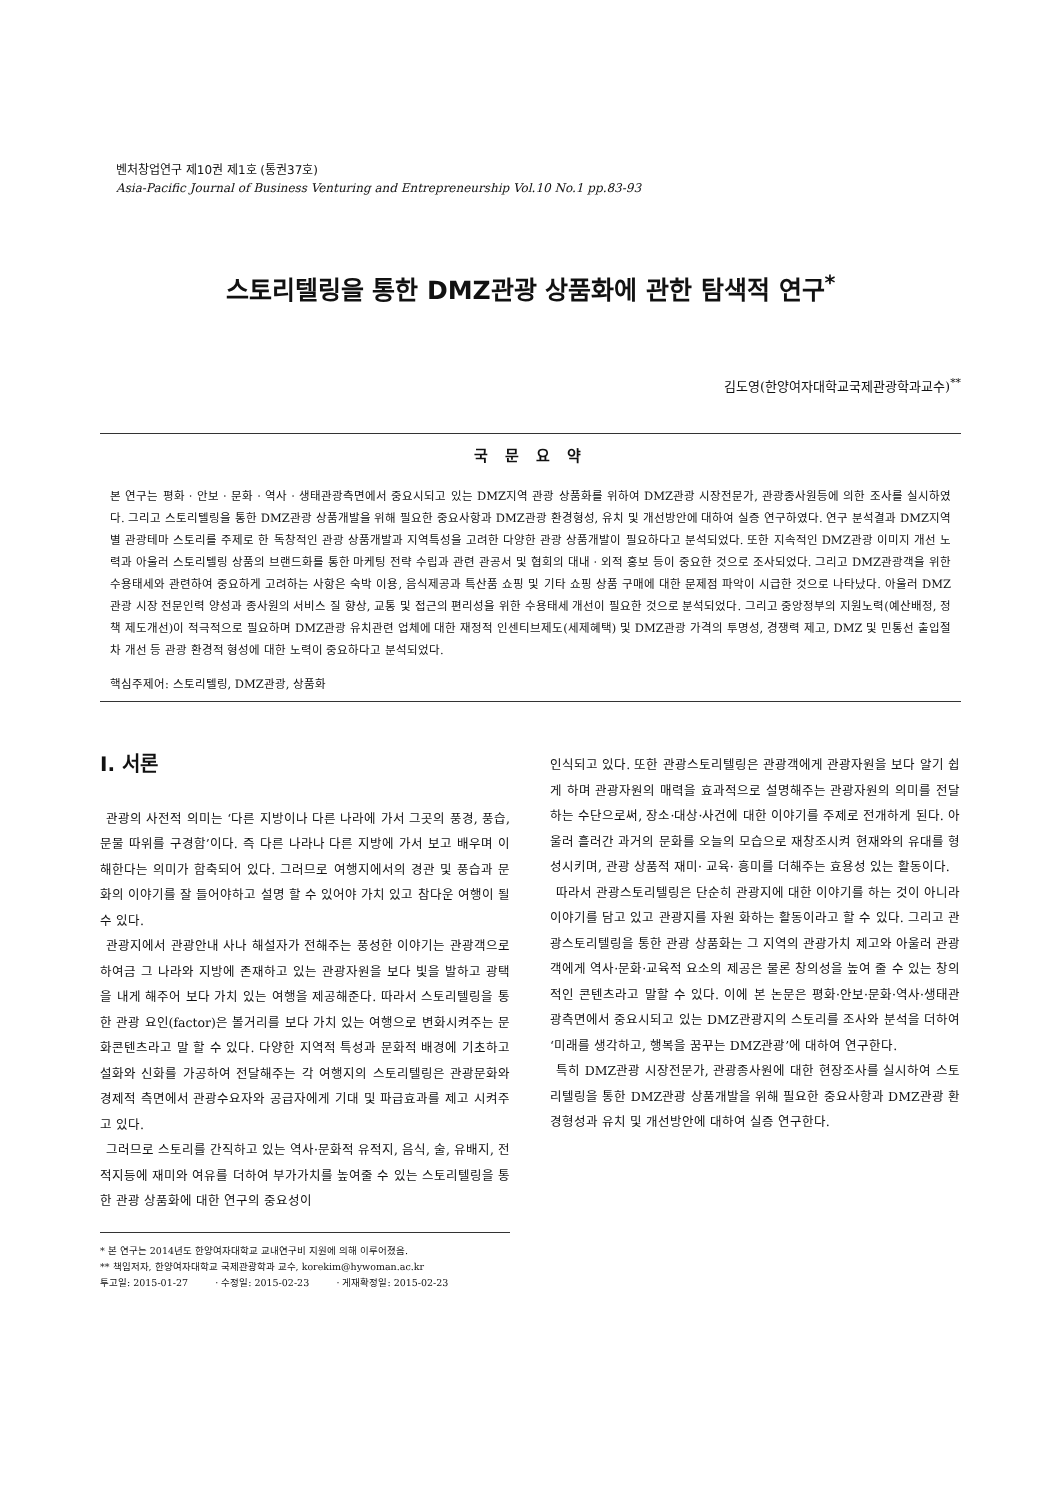벤처창업연구 제10권 제1호 (통권37호)
Asia-Pacific Journal of Business Venturing and Entrepreneurship Vol.10 No.1 pp.83-93
스토리텔링을 통한 DMZ관광 상품화에 관한 탐색적 연구<sup>*</sup>
김도영(한양여자대학교국제관광학과교수)<sup>**</sup>
국 문 요 약
본 연구는 평화 · 안보 · 문화 · 역사 · 생태관광측면에서 중요시되고 있는 DMZ지역 관광 상품화를 위하여 DMZ관광 시장전문가, 관광종사원등에 의한 조사를 실시하였다. 그리고 스토리텔링을 통한 DMZ관광 상품개발을 위해 필요한 중요사항과 DMZ관광 환경형성, 유치 및 개선방안에 대하여 실증 연구하였다. 연구 분석결과 DMZ지역별 관광테마 스토리를 주제로 한 독창적인 관광 상품개발과 지역특성을 고려한 다양한 관광 상품개발이 필요하다고 분석되었다. 또한 지속적인 DMZ관광 이미지 개선 노력과 아울러 스토리텔링 상품의 브랜드화를 통한 마케팅 전략 수립과 관련 관공서 및 협회의 대내 · 외적 홍보 등이 중요한 것으로 조사되었다. 그리고 DMZ관광객을 위한 수용태세와 관련하여 중요하게 고려하는 사항은 숙박 이용, 음식제공과 특산품 쇼핑 및 기타 쇼핑 상품 구매에 대한 문제점 파악이 시급한 것으로 나타났다. 아울러 DMZ관광 시장 전문인력 양성과 종사원의 서비스 질 향상, 교통 및 접근의 편리성을 위한 수용태세 개선이 필요한 것으로 분석되었다. 그리고 중앙정부의 지원노력(예산배정, 정책 제도개선)이 적극적으로 필요하며 DMZ관광 유치관련 업체에 대한 재정적 인센티브제도(세제혜택) 및 DMZ관광 가격의 투명성, 경쟁력 제고, DMZ 및 민통선 출입절차 개선 등 관광 환경적 형성에 대한 노력이 중요하다고 분석되었다.
핵심주제어: 스토리텔링, DMZ관광, 상품화
Ⅰ. 서론
관광의 사전적 의미는 ‘다른 지방이나 다른 나라에 가서 그곳의 풍경, 풍습, 문물 따위를 구경함’이다. 즉 다른 나라나 다른 지방에 가서 보고 배우며 이해한다는 의미가 함축되어 있다. 그러므로 여행지에서의 경관 및 풍습과 문화의 이야기를 잘 들어야하고 설명 할 수 있어야 가치 있고 참다운 여행이 될 수 있다.
관광지에서 관광안내 사나 해설자가 전해주는 풍성한 이야기는 관광객으로 하여금 그 나라와 지방에 존재하고 있는 관광자원을 보다 빛을 발하고 광택을 내게 해주어 보다 가치 있는 여행을 제공해준다. 따라서 스토리텔링을 통한 관광 요인(factor)은 볼거리를 보다 가치 있는 여행으로 변화시켜주는 문화콘텐츠라고 말 할 수 있다. 다양한 지역적 특성과 문화적 배경에 기초하고 설화와 신화를 가공하여 전달해주는 각 여행지의 스토리텔링은 관광문화와 경제적 측면에서 관광수요자와 공급자에게 기대 및 파급효과를 제고 시켜주고 있다.
그러므로 스토리를 간직하고 있는 역사·문화적 유적지, 음식, 술, 유배지, 전적지등에 재미와 여유를 더하여 부가가치를 높여줄 수 있는 스토리텔링을 통한 관광 상품화에 대한 연구의 중요성이
* 본 연구는 2014년도 한양여자대학교 교내연구비 지원에 의해 이루어졌음.
** 책임저자, 한양여자대학교 국제관광학과 교수, korekim@hywoman.ac.kr
투고일: 2015-01-27 · 수정일: 2015-02-23 · 게재확정일: 2015-02-23
인식되고 있다. 또한 관광스토리텔링은 관광객에게 관광자원을 보다 알기 쉽게 하며 관광자원의 매력을 효과적으로 설명해주는 관광자원의 의미를 전달하는 수단으로써, 장소·대상·사건에 대한 이야기를 주제로 전개하게 된다. 아울러 흘러간 과거의 문화를 오늘의 모습으로 재창조시켜 현재와의 유대를 형성시키며, 관광 상품적 재미· 교육· 흥미를 더해주는 효용성 있는 활동이다.
따라서 관광스토리텔링은 단순히 관광지에 대한 이야기를 하는 것이 아니라 이야기를 담고 있고 관광지를 자원 화하는 활동이라고 할 수 있다. 그리고 관광스토리텔링을 통한 관광 상품화는 그 지역의 관광가치 제고와 아울러 관광객에게 역사·문화·교육적 요소의 제공은 물론 창의성을 높여 줄 수 있는 창의적인 콘텐츠라고 말할 수 있다. 이에 본 논문은 평화·안보·문화·역사·생태관광측면에서 중요시되고 있는 DMZ관광지의 스토리를 조사와 분석을 더하여 ‘미래를 생각하고, 행복을 꿈꾸는 DMZ관광’에 대하여 연구한다.
특히 DMZ관광 시장전문가, 관광종사원에 대한 현장조사를 실시하여 스토리텔링을 통한 DMZ관광 상품개발을 위해 필요한 중요사항과 DMZ관광 환경형성과 유치 및 개선방안에 대하여 실증 연구한다.